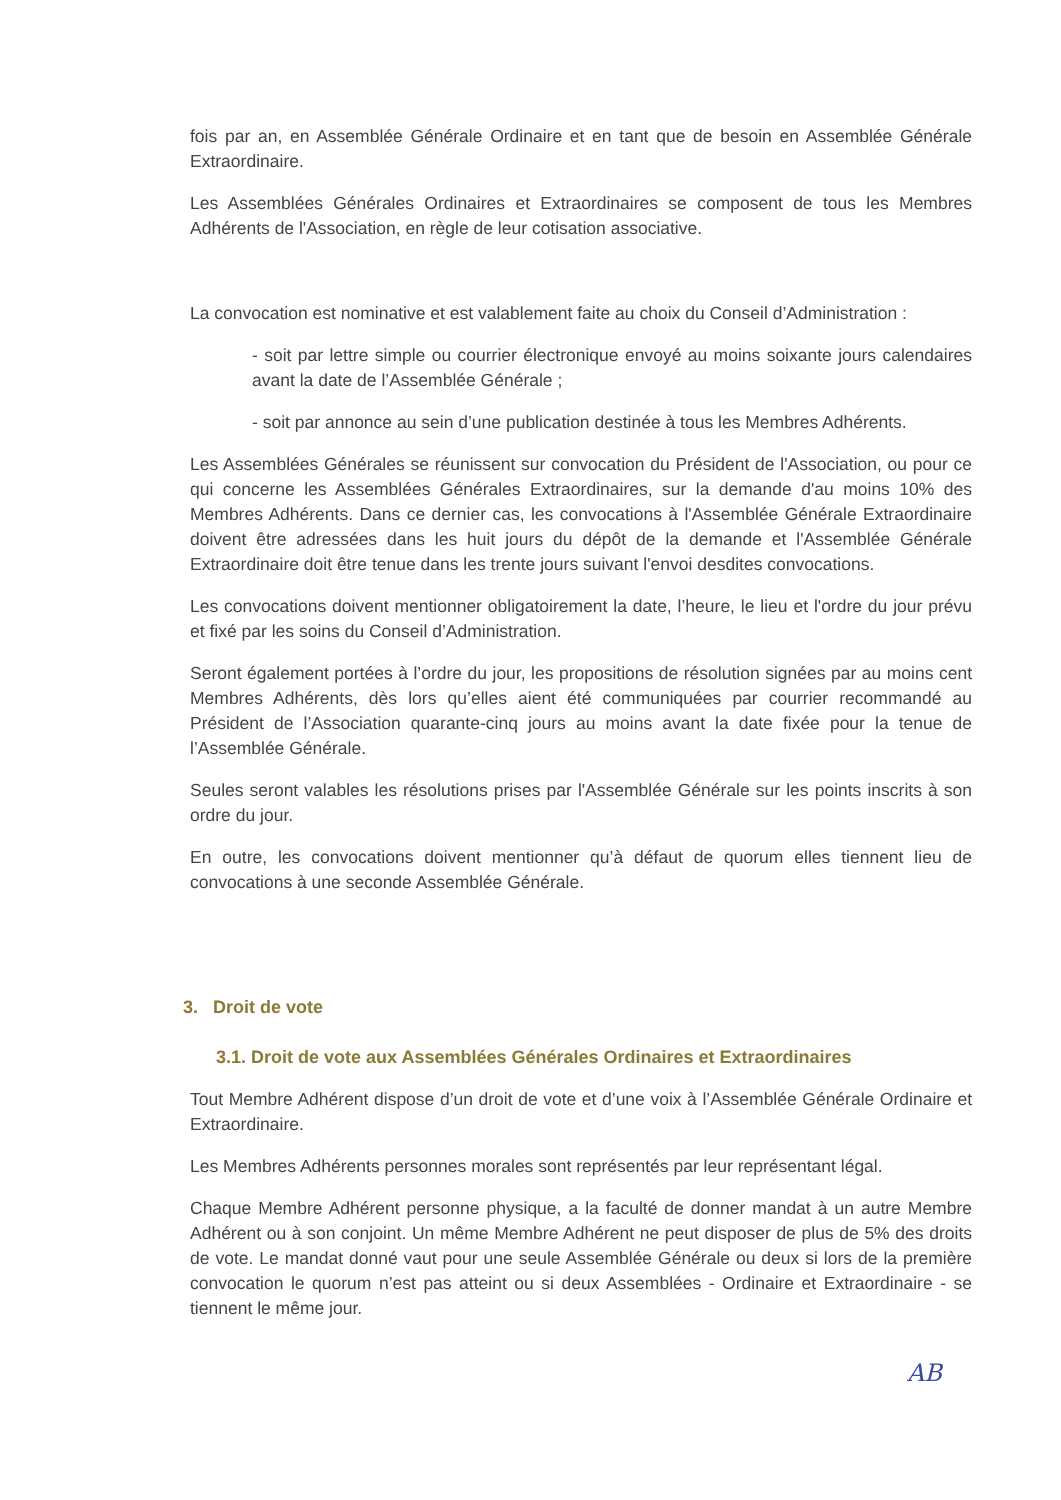fois par an, en Assemblée Générale Ordinaire et en tant que de besoin en Assemblée Générale Extraordinaire.
Les Assemblées Générales Ordinaires et Extraordinaires se composent de tous les Membres Adhérents de l'Association, en règle de leur cotisation associative.
La convocation est nominative et est valablement faite au choix du Conseil d’Administration :
- soit par lettre simple ou courrier électronique envoyé au moins soixante jours calendaires avant la date de l’Assemblée Générale ;
- soit par annonce au sein d’une publication destinée à tous les Membres Adhérents.
Les Assemblées Générales se réunissent sur convocation du Président de l'Association, ou pour ce qui concerne les Assemblées Générales Extraordinaires, sur la demande d'au moins 10% des Membres Adhérents. Dans ce dernier cas, les convocations à l'Assemblée Générale Extraordinaire doivent être adressées dans les huit jours du dépôt de la demande et l'Assemblée Générale Extraordinaire doit être tenue dans les trente jours suivant l'envoi desdites convocations.
Les convocations doivent mentionner obligatoirement la date, l’heure, le lieu et l'ordre du jour prévu et fixé par les soins du Conseil d’Administration.
Seront également portées à l’ordre du jour, les propositions de résolution signées par au moins cent Membres Adhérents, dès lors qu’elles aient été communiquées par courrier recommandé au Président de l’Association quarante-cinq jours au moins avant la date fixée pour la tenue de l’Assemblée Générale.
Seules seront valables les résolutions prises par l'Assemblée Générale sur les points inscrits à son ordre du jour.
En outre, les convocations doivent mentionner qu’à défaut de quorum elles tiennent lieu de convocations à une seconde Assemblée Générale.
3. Droit de vote
3.1. Droit de vote aux Assemblées Générales Ordinaires et Extraordinaires
Tout Membre Adhérent dispose d’un droit de vote et d’une voix à l’Assemblée Générale Ordinaire et Extraordinaire.
Les Membres Adhérents personnes morales sont représentés par leur représentant légal.
Chaque Membre Adhérent personne physique, a la faculté de donner mandat à un autre Membre Adhérent ou à son conjoint. Un même Membre Adhérent ne peut disposer de plus de 5% des droits de vote. Le mandat donné vaut pour une seule Assemblée Générale ou deux si lors de la première convocation le quorum n’est pas atteint ou si deux Assemblées - Ordinaire et Extraordinaire - se tiennent le même jour.
AB